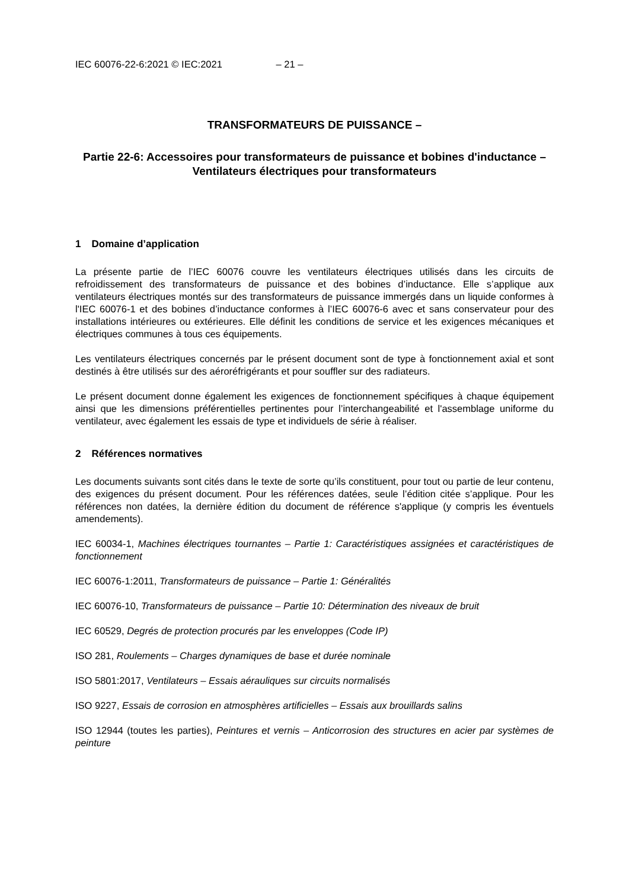IEC 60076-22-6:2021 © IEC:2021 – 21 –
TRANSFORMATEURS DE PUISSANCE –
Partie 22-6: Accessoires pour transformateurs de puissance et bobines d'inductance – Ventilateurs électriques pour transformateurs
1 Domaine d’application
La présente partie de l’IEC 60076 couvre les ventilateurs électriques utilisés dans les circuits de refroidissement des transformateurs de puissance et des bobines d’inductance. Elle s’applique aux ventilateurs électriques montés sur des transformateurs de puissance immergés dans un liquide conformes à l'IEC 60076-1 et des bobines d’inductance conformes à l’IEC 60076-6 avec et sans conservateur pour des installations intérieures ou extérieures. Elle définit les conditions de service et les exigences mécaniques et électriques communes à tous ces équipements.
Les ventilateurs électriques concernés par le présent document sont de type à fonctionnement axial et sont destinés à être utilisés sur des aéroréfrigérants et pour souffler sur des radiateurs.
Le présent document donne également les exigences de fonctionnement spécifiques à chaque équipement ainsi que les dimensions préférentielles pertinentes pour l’interchangeabilité et l'assemblage uniforme du ventilateur, avec également les essais de type et individuels de série à réaliser.
2 Références normatives
Les documents suivants sont cités dans le texte de sorte qu’ils constituent, pour tout ou partie de leur contenu, des exigences du présent document. Pour les références datées, seule l’édition citée s’applique. Pour les références non datées, la dernière édition du document de référence s'applique (y compris les éventuels amendements).
IEC 60034-1, Machines électriques tournantes – Partie 1: Caractéristiques assignées et caractéristiques de fonctionnement
IEC 60076-1:2011, Transformateurs de puissance – Partie 1: Généralités
IEC 60076-10, Transformateurs de puissance – Partie 10: Détermination des niveaux de bruit
IEC 60529, Degrés de protection procurés par les enveloppes (Code IP)
ISO 281, Roulements – Charges dynamiques de base et durée nominale
ISO 5801:2017, Ventilateurs – Essais aérauliques sur circuits normalisés
ISO 9227, Essais de corrosion en atmosphères artificielles – Essais aux brouillards salins
ISO 12944 (toutes les parties), Peintures et vernis – Anticorrosion des structures en acier par systèmes de peinture